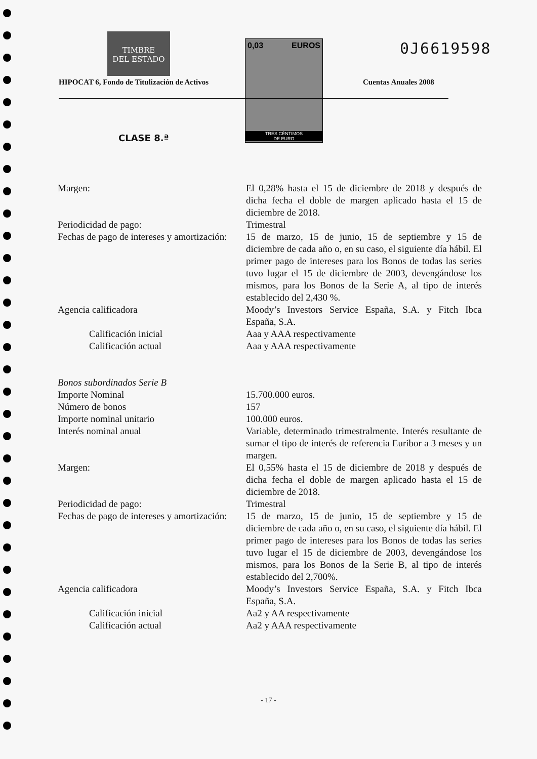TIMBRE
DEL ESTADO
0,03 EUROS
TRES CÉNTIMOS
DE EURO
0J6619598
HIPOCAT 6, Fondo de Titulización de Activos
Cuentas Anuales 2008
CLASE 8.ª
| Margen: | El 0,28% hasta el 15 de diciembre de 2018 y después de dicha fecha el doble de margen aplicado hasta el 15 de diciembre de 2018. |
| Periodicidad de pago: | Trimestral |
| Fechas de pago de intereses y amortización: | 15 de marzo, 15 de junio, 15 de septiembre y 15 de diciembre de cada año o, en su caso, el siguiente día hábil. El primer pago de intereses para los Bonos de todas las series tuvo lugar el 15 de diciembre de 2003, devengándose los mismos, para los Bonos de la Serie A, al tipo de interés establecido del 2,430 %. |
| Agencia calificadora | Moody’s Investors Service España, S.A. y Fitch Ibca España, S.A. |
| Calificación inicial | Aaa y AAA respectivamente |
| Calificación actual | Aaa y AAA respectivamente |
| Bonos subordinados Serie B | |
| Importe Nominal | 15.700.000 euros. |
| Número de bonos | 157 |
| Importe nominal unitario | 100.000 euros. |
| Interés nominal anual | Variable, determinado trimestralmente. Interés resultante de sumar el tipo de interés de referencia Euribor a 3 meses y un margen. |
| Margen: | El 0,55% hasta el 15 de diciembre de 2018 y después de dicha fecha el doble de margen aplicado hasta el 15 de diciembre de 2018. |
| Periodicidad de pago: | Trimestral |
| Fechas de pago de intereses y amortización: | 15 de marzo, 15 de junio, 15 de septiembre y 15 de diciembre de cada año o, en su caso, el siguiente día hábil. El primer pago de intereses para los Bonos de todas las series tuvo lugar el 15 de diciembre de 2003, devengándose los mismos, para los Bonos de la Serie B, al tipo de interés establecido del 2,700%. |
| Agencia calificadora | Moody’s Investors Service España, S.A. y Fitch Ibca España, S.A. |
| Calificación inicial | Aa2 y AA respectivamente |
| Calificación actual | Aa2 y AAA respectivamente |
- 17 -